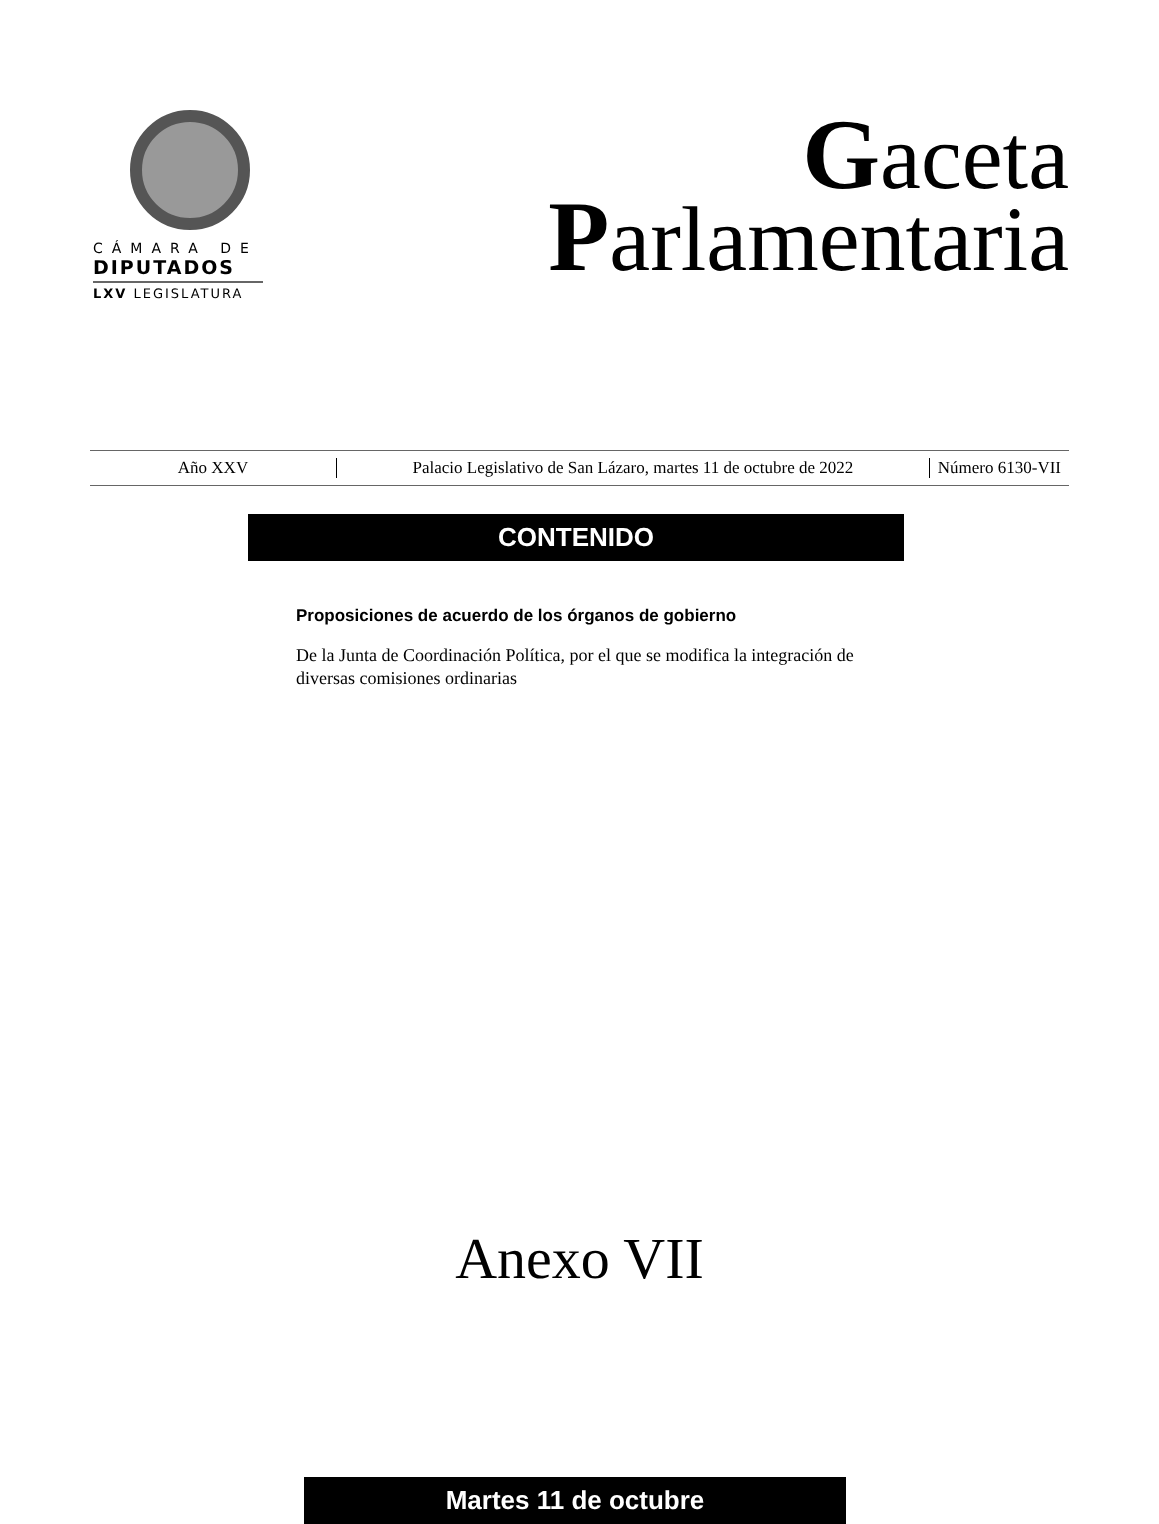CÁMARA DE
DIPUTADOS
LXV LEGISLATURA
Gaceta
Parlamentaria
Año XXV
Palacio Legislativo de San Lázaro, martes 11 de octubre de 2022
Número 6130-VII
CONTENIDO
Proposiciones de acuerdo de los órganos de gobierno
De la Junta de Coordinación Política, por el que se modifica la integración de diversas comisiones ordinarias
Anexo VII
Martes 11 de octubre